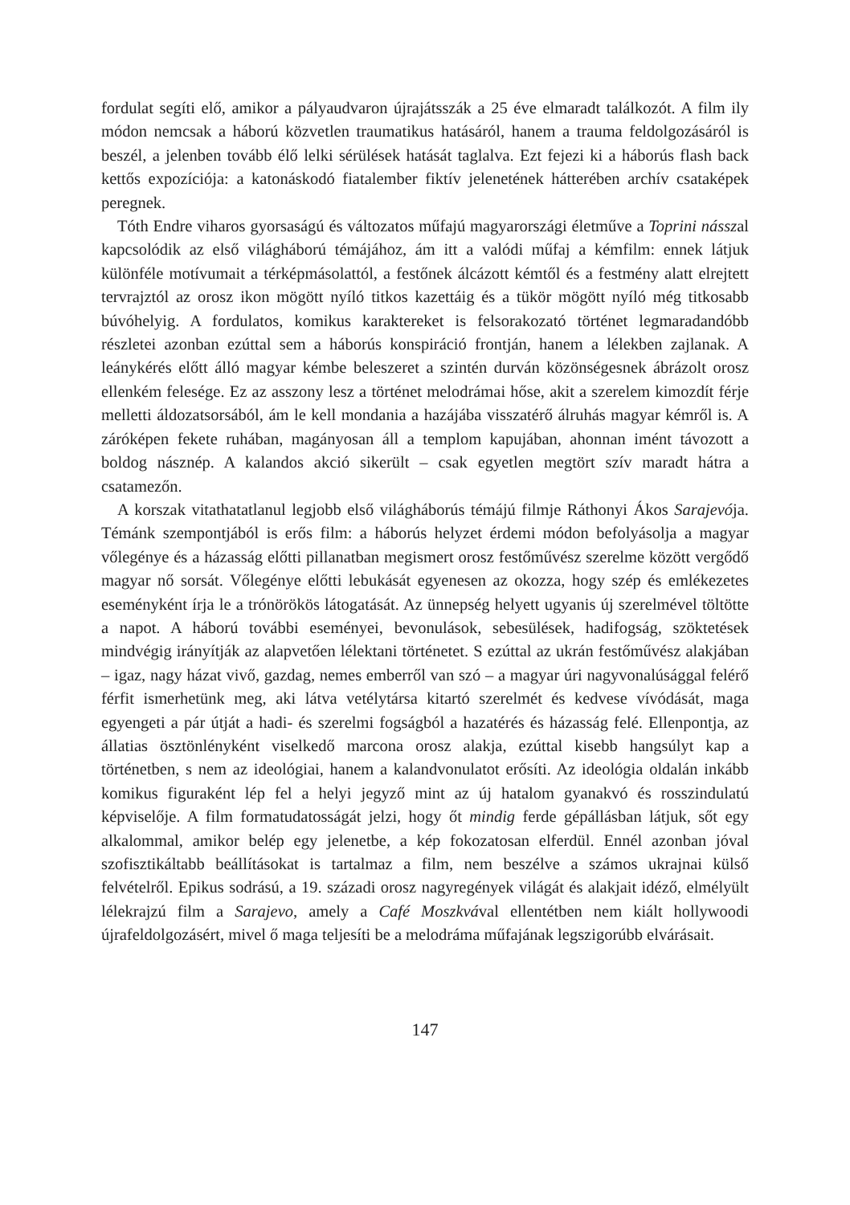fordulat segíti elő, amikor a pályaudvaron újrajátsszák a 25 éve elmaradt találkozót. A film ily módon nemcsak a háború közvetlen traumatikus hatásáról, hanem a trauma feldolgozásáról is beszél, a jelenben tovább élő lelki sérülések hatását taglalva. Ezt fejezi ki a háborús flash back kettős expozíciója: a katonáskodó fiatalember fiktív jelenetének hátterében archív csataképek peregnek.
Tóth Endre viharos gyorsaságú és változatos műfajú magyarországi életműve a Toprini násszal kapcsolódik az első világháború témájához, ám itt a valódi műfaj a kémfilm: ennek látjuk különféle motívumait a térképmásolattól, a festőnek álcázott kémtől és a festmény alatt elrejtett tervrajztól az orosz ikon mögött nyíló titkos kazettáig és a tükör mögött nyíló még titkosabb búvóhelyig. A fordulatos, komikus karaktereket is felsorakozató történet legmaradandóbb részletei azonban ezúttal sem a háborús konspiráció frontján, hanem a lélekben zajlanak. A leánykérés előtt álló magyar kémbe beleszeret a szintén durván közönségesnek ábrázolt orosz ellenkém felesége. Ez az asszony lesz a történet melodrámai hőse, akit a szerelem kimozdít férje melletti áldozatsorsából, ám le kell mondania a hazájába visszatérő álruhás magyar kémről is. A záróképen fekete ruhában, magányosan áll a templom kapujában, ahonnan imént távozott a boldog násznép. A kalandos akció sikerült – csak egyetlen megtört szív maradt hátra a csatamezőn.
A korszak vitathatatlanul legjobb első világháborús témájú filmje Ráthonyi Ákos Sarajevója. Témánk szempontjából is erős film: a háborús helyzet érdemi módon befolyásolja a magyar vőlegénye és a házasság előtti pillanatban megismert orosz festőművész szerelme között vergődő magyar nő sorsát. Vőlegénye előtti lebukását egyenesen az okozza, hogy szép és emlékezetes eseményként írja le a trónörökös látogatását. Az ünnepség helyett ugyanis új szerelmével töltötte a napot. A háború további eseményei, bevonulások, sebesülések, hadifogság, szöktetések mindvégig irányítják az alapvetően lélektani történetet. S ezúttal az ukrán festőművész alakjában – igaz, nagy házat vivő, gazdag, nemes emberről van szó – a magyar úri nagyvonalúsággal felérő férfit ismerhetünk meg, aki látva vetélytársa kitartó szerelmét és kedvese vívódását, maga egyengeti a pár útját a hadi- és szerelmi fogságból a hazatérés és házasság felé. Ellenpontja, az állatias ösztönlényként viselkedő marcona orosz alakja, ezúttal kisebb hangsúlyt kap a történetben, s nem az ideológiai, hanem a kalandvonulatot erősíti. Az ideológia oldalán inkább komikus figuraként lép fel a helyi jegyző mint az új hatalom gyanakvó és rosszindulatú képviselője. A film formatudatosságát jelzi, hogy őt mindig ferde gépállásban látjuk, sőt egy alkalommal, amikor belép egy jelenetbe, a kép fokozatosan elferdül. Ennél azonban jóval szofisztikáltabb beállításokat is tartalmaz a film, nem beszélve a számos ukrajnai külső felvételről. Epikus sodrású, a 19. századi orosz nagyregények világát és alakjait idéző, elmélyült lélekrajzú film a Sarajevo, amely a Café Moszkvával ellentétben nem kiált hollywoodi újrafeldolgozásért, mivel ő maga teljesíti be a melodráma műfajának legszigorúbb elvárásait.
147